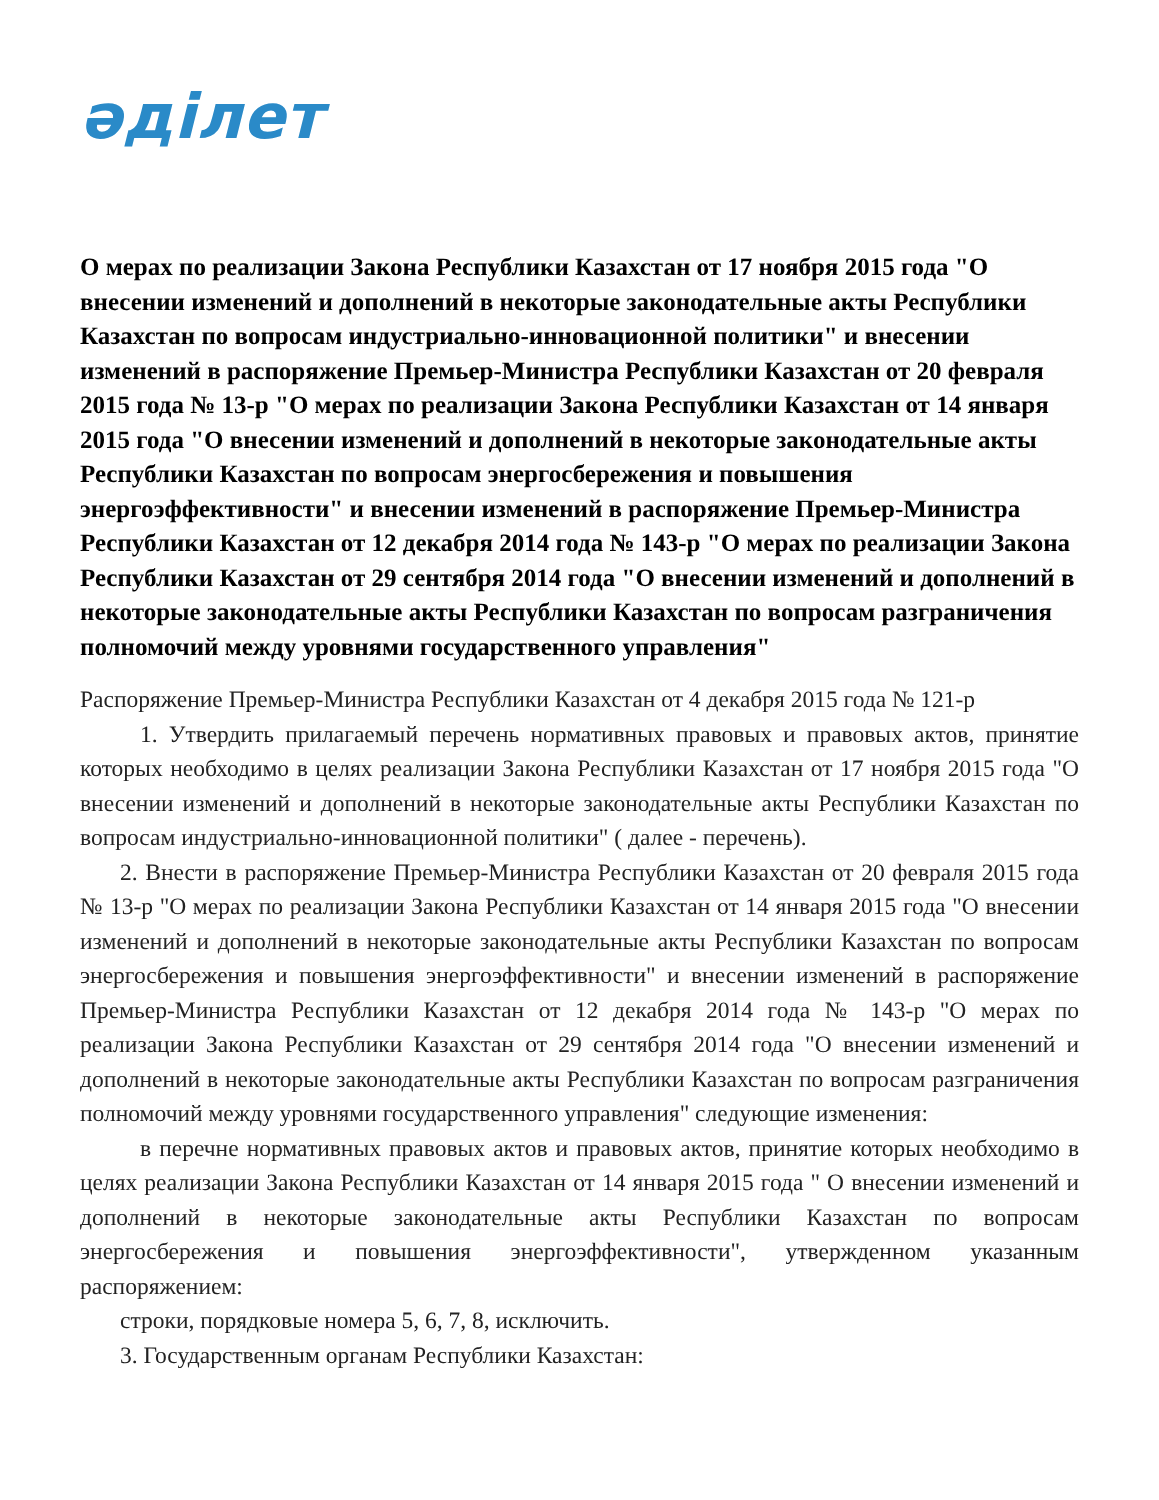әділет
О мерах по реализации Закона Республики Казахстан от 17 ноября 2015 года "О внесении изменений и дополнений в некоторые законодательные акты Республики Казахстан по вопросам индустриально-инновационной политики" и внесении изменений в распоряжение Премьер-Министра Республики Казахстан от 20 февраля 2015 года № 13-р "О мерах по реализации Закона Республики Казахстан от 14 января 2015 года "О внесении изменений и дополнений в некоторые законодательные акты Республики Казахстан по вопросам энергосбережения и повышения энергоэффективности" и внесении изменений в распоряжение Премьер-Министра Республики Казахстан от 12 декабря 2014 года № 143-р "О мерах по реализации Закона Республики Казахстан от 29 сентября 2014 года "О внесении изменений и дополнений в некоторые законодательные акты Республики Казахстан по вопросам разграничения полномочий между уровнями государственного управления"
Распоряжение Премьер-Министра Республики Казахстан от 4 декабря 2015 года № 121-р
1. Утвердить прилагаемый перечень нормативных правовых и правовых актов, принятие которых необходимо в целях реализации Закона Республики Казахстан от 17 ноября 2015 года "О внесении изменений и дополнений в некоторые законодательные акты Республики Казахстан по вопросам индустриально-инновационной политики" ( далее - перечень).
2. Внести в распоряжение Премьер-Министра Республики Казахстан от 20 февраля 2015 года № 13-р "О мерах по реализации Закона Республики Казахстан от 14 января 2015 года "О внесении изменений и дополнений в некоторые законодательные акты Республики Казахстан по вопросам энергосбережения и повышения энергоэффективности" и внесении изменений в распоряжение Премьер-Министра Республики Казахстан от 12 декабря 2014 года № 143-р "О мерах по реализации Закона Республики Казахстан от 29 сентября 2014 года "О внесении изменений и дополнений в некоторые законодательные акты Республики Казахстан по вопросам разграничения полномочий между уровнями государственного управления" следующие изменения:
в перечне нормативных правовых актов и правовых актов, принятие которых необходимо в целях реализации Закона Республики Казахстан от 14 января 2015 года " О внесении изменений и дополнений в некоторые законодательные акты Республики Казахстан по вопросам энергосбережения и повышения энергоэффективности", утвержденном указанным распоряжением:
строки, порядковые номера 5, 6, 7, 8, исключить.
3. Государственным органам Республики Казахстан: